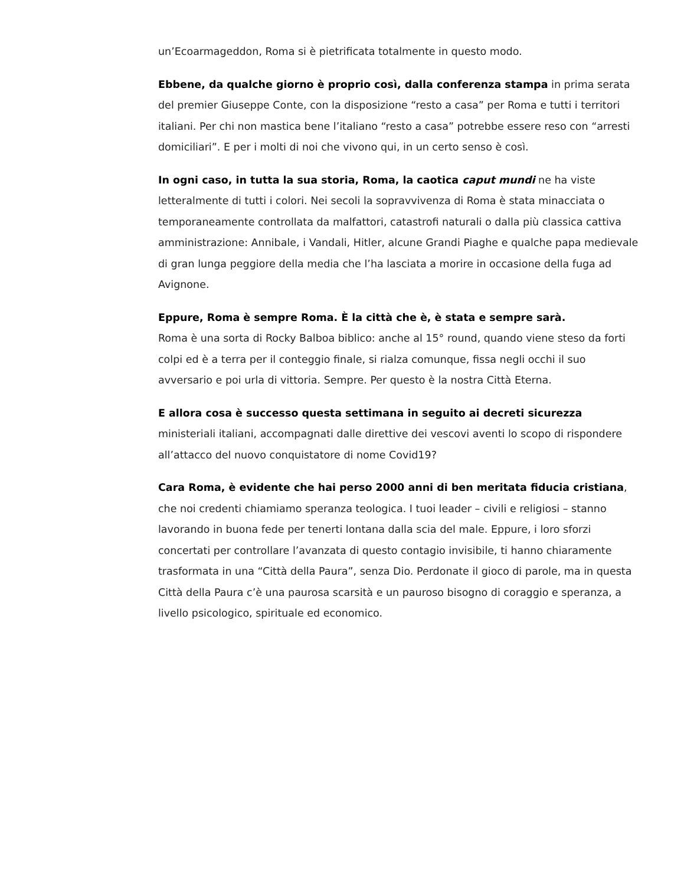un’Ecoarmageddon, Roma si è pietrificata totalmente in questo modo.
Ebbene, da qualche giorno è proprio così, dalla conferenza stampa in prima serata del premier Giuseppe Conte, con la disposizione “resto a casa” per Roma e tutti i territori italiani. Per chi non mastica bene l’italiano “resto a casa” potrebbe essere reso con “arresti domiciliari”. E per i molti di noi che vivono qui, in un certo senso è così.
In ogni caso, in tutta la sua storia, Roma, la caotica caput mundi ne ha viste letteralmente di tutti i colori. Nei secoli la sopravvivenza di Roma è stata minacciata o temporaneamente controllata da malfattori, catastrofi naturali o dalla più classica cattiva amministrazione: Annibale, i Vandali, Hitler, alcune Grandi Piaghe e qualche papa medievale di gran lunga peggiore della media che l’ha lasciata a morire in occasione della fuga ad Avignone.
Eppure, Roma è sempre Roma. È la città che è, è stata e sempre sarà.
Roma è una sorta di Rocky Balboa biblico: anche al 15° round, quando viene steso da forti colpi ed è a terra per il conteggio finale, si rialza comunque, fissa negli occhi il suo avversario e poi urla di vittoria. Sempre. Per questo è la nostra Città Eterna.
E allora cosa è successo questa settimana in seguito ai decreti sicurezza ministeriali italiani, accompagnati dalle direttive dei vescovi aventi lo scopo di rispondere all’attacco del nuovo conquistatore di nome Covid19?
Cara Roma, è evidente che hai perso 2000 anni di ben meritata fiducia cristiana, che noi credenti chiamiamo speranza teologica. I tuoi leader – civili e religiosi – stanno lavorando in buona fede per tenerti lontana dalla scia del male. Eppure, i loro sforzi concertati per controllare l’avanzata di questo contagio invisibile, ti hanno chiaramente trasformata in una “Città della Paura”, senza Dio. Perdonate il gioco di parole, ma in questa Città della Paura c’è una paurosa scarsità e un pauroso bisogno di coraggio e speranza, a livello psicologico, spirituale ed economico.